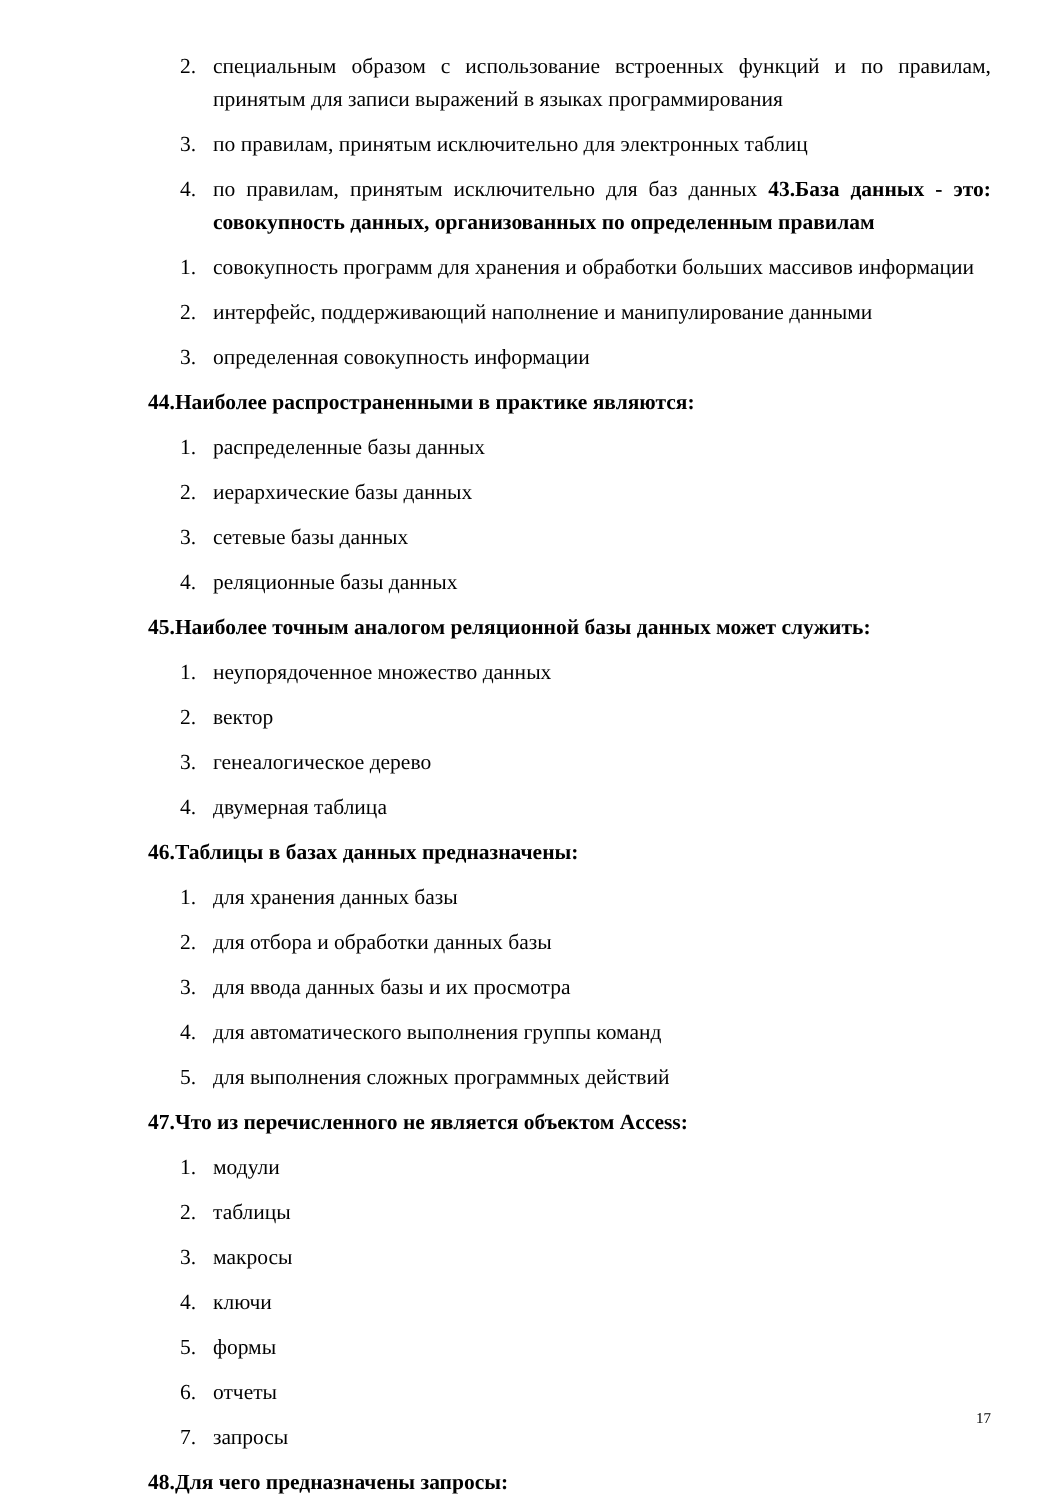2. специальным образом с использование встроенных функций и по правилам, принятым для записи выражений в языках программирования
3. по правилам, принятым исключительно для электронных таблиц
4. по правилам, принятым исключительно для баз данных 43.База данных - это: совокупность данных, организованных по определенным правилам
1. совокупность программ для хранения и обработки больших массивов информации
2. интерфейс, поддерживающий наполнение и манипулирование данными
3. определенная совокупность информации
44.Наиболее распространенными в практике являются:
1. распределенные базы данных
2. иерархические базы данных
3. сетевые базы данных
4. реляционные базы данных
45.Наиболее точным аналогом реляционной базы данных может служить:
1. неупорядоченное множество данных
2. вектор
3. генеалогическое дерево
4. двумерная таблица
46.Таблицы в базах данных предназначены:
1. для хранения данных базы
2. для отбора и обработки данных базы
3. для ввода данных базы и их просмотра
4. для автоматического выполнения группы команд
5. для выполнения сложных программных действий
47.Что из перечисленного не является объектом Access:
1. модули
2. таблицы
3. макросы
4. ключи
5. формы
6. отчеты
7. запросы
48.Для чего предназначены запросы:
17